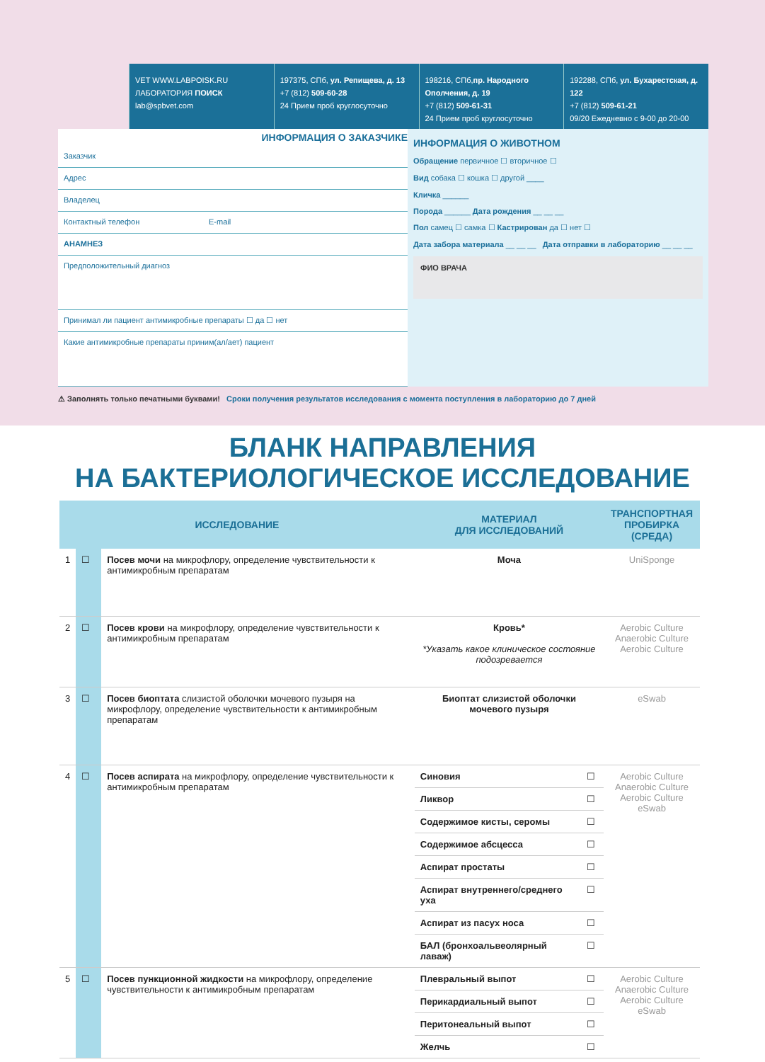VET WWW.LABPOISK.RU
ЛАБОРАТОРИЯ ПОИСК
lab@spbvet.com
197375, СПб, ул. Репищева, д. 13
+7 (812) 509-60-28
24 Прием проб круглосуточно
198216, СПб,пр. Народного Ополчения, д. 19
+7 (812) 509-61-31
24 Прием проб круглосуточно
192288, СПб, ул. Бухарестская, д. 122
+7 (812) 509-61-21
09/20 Ежедневно с 9-00 до 20-00
ИНФОРМАЦИЯ О ЗАКАЗЧИКЕ
Заказчик
Адрес
Владелец
Контактный телефон E-mail
АНАМНЕЗ
Предположительный диагноз
Принимал ли пациент антимикробные препараты ☐ да ☐ нет
Какие антимикробные препараты приним(ал/ает) пациент
ИНФОРМАЦИЯ О ЖИВОТНОМ
Обращение первичное ☐ вторичное ☐
Вид собака ☐ кошка ☐ другой ____
Кличка ______
Порода ______ Дата рождения __ __ __
Пол самец ☐ самка ☐ Кастрирован да ☐ нет ☐
Дата забора материала __ __ __ Дата отправки в лабораторию __ __ __
ФИО ВРАЧА
⚠ Заполнять только печатными буквами! Сроки получения результатов исследования с момента поступления в лабораторию до 7 дней
БЛАНК НАПРАВЛЕНИЯ
НА БАКТЕРИОЛОГИЧЕСКОЕ ИССЛЕДОВАНИЕ
| ИССЛЕДОВАНИЕ | | | МАТЕРИАЛ ДЛЯ ИССЛЕДОВАНИЙ | | ТРАНСПОРТНАЯ ПРОБИРКА (СРЕДА) |
| --- | --- | --- | --- | --- | --- |
| 1 | ☐ | Посев мочи на микрофлору, определение чувствительности к антимикробным препаратам | Моча | | UniSponge |
| 2 | ☐ | Посев крови на микрофлору, определение чувствительности к антимикробным препаратам | Кровь* *Указать какое клиническое состояние подозревается | | Aerobic Culture Anaerobic Culture Aerobic Culture |
| 3 | ☐ | Посев биоптата слизистой оболочки мочевого пузыря на микрофлору, определение чувствительности к антимикробным препаратам | Биоптат слизистой оболочки мочевого пузыря | | eSwab |
| 4 | ☐ | Посев аспирата на микрофлору, определение чувствительности к антимикробным препаратам | Синовия | ☐ | Aerobic Culture Anaerobic Culture Aerobic Culture eSwab |
| | | | Ликвор | ☐ | |
| | | | Содержимое кисты, серомы | ☐ | |
| | | | Содержимое абсцесса | ☐ | |
| | | | Аспират простаты | ☐ | |
| | | | Аспират внутреннего/среднего уха | ☐ | |
| | | | Аспират из пасух носа | ☐ | |
| | | | БАЛ (бронхоальвеолярный лаваж) | ☐ | |
| 5 | ☐ | Посев пункционной жидкости на микрофлору, определение чувствительности к антимикробным препаратам | Плевральный выпот | ☐ | Aerobic Culture Anaerobic Culture Aerobic Culture eSwab |
| | | | Перикардиальный выпот | ☐ | |
| | | | Перитонеальный выпот | ☐ | |
| | | | Желчь | ☐ | |